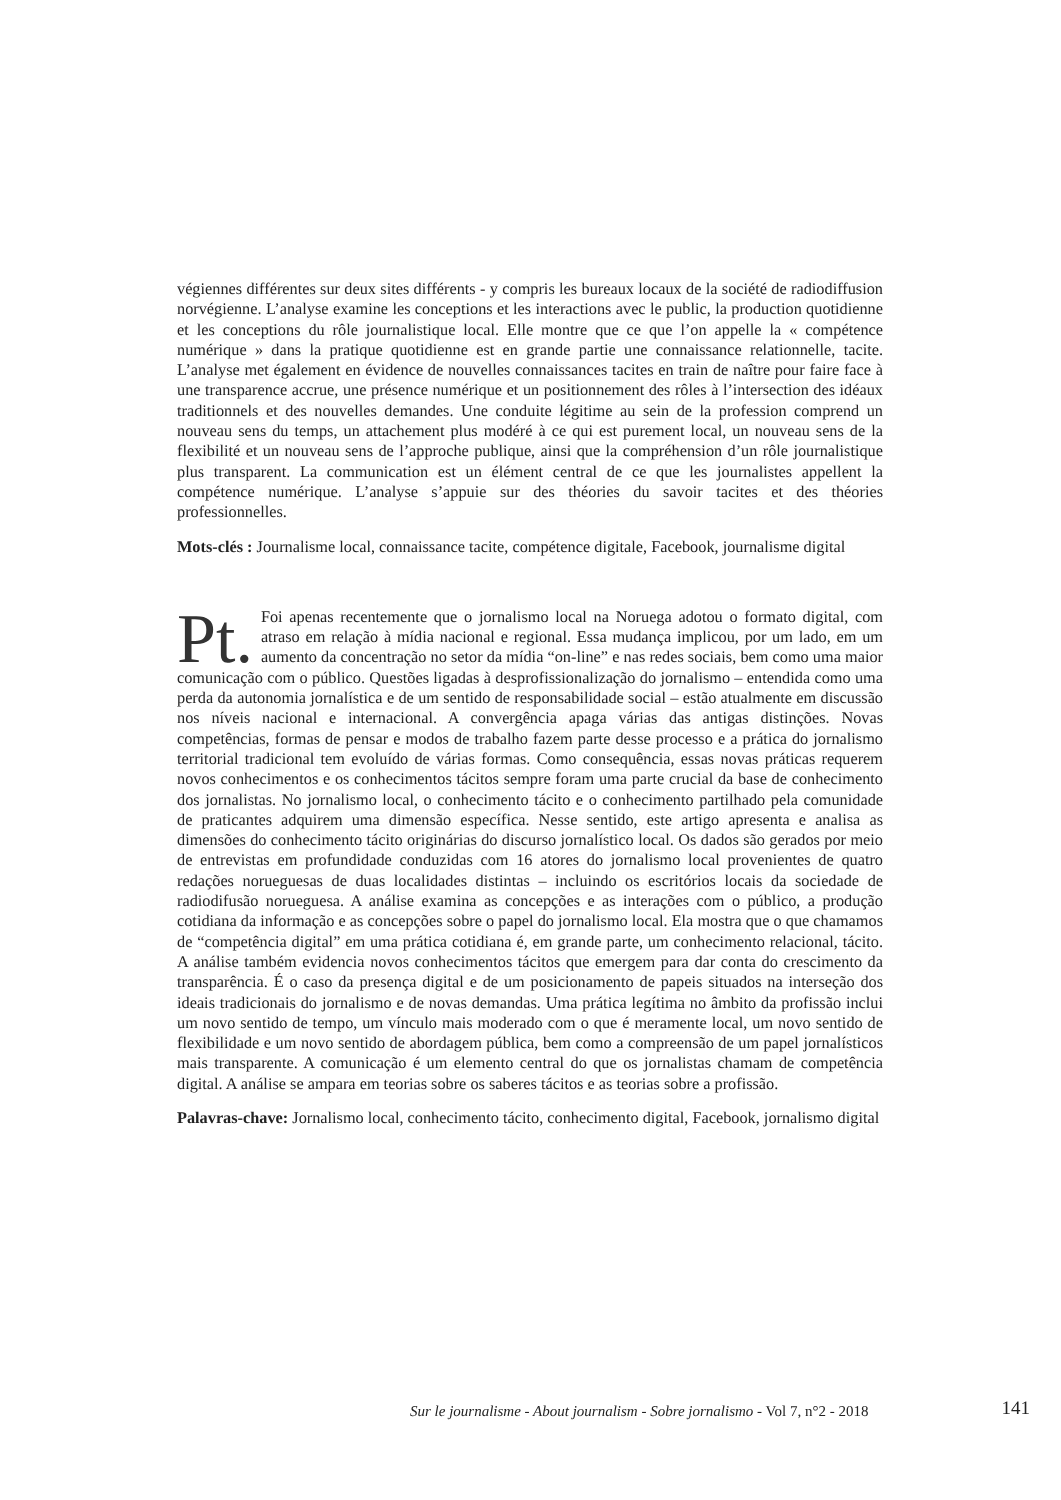végiennes différentes sur deux sites différents - y compris les bureaux locaux de la société de radiodiffusion norvégienne. L’analyse examine les conceptions et les interactions avec le public, la production quotidienne et les conceptions du rôle journalistique local. Elle montre que ce que l’on appelle la « compétence numérique » dans la pratique quotidienne est en grande partie une connaissance relationnelle, tacite. L’analyse met également en évidence de nouvelles connaissances tacites en train de naître pour faire face à une transparence accrue, une présence numérique et un positionnement des rôles à l’intersection des idéaux traditionnels et des nouvelles demandes. Une conduite légitime au sein de la profession comprend un nouveau sens du temps, un attachement plus modéré à ce qui est purement local, un nouveau sens de la flexibilité et un nouveau sens de l’approche publique, ainsi que la compréhension d’un rôle journalistique plus transparent. La communication est un élément central de ce que les journalistes appellent la compétence numérique. L’analyse s’appuie sur des théories du savoir tacites et des théories professionnelles.
Mots-clés : Journalisme local, connaissance tacite, compétence digitale, Facebook, journalisme digital
Pt. Foi apenas recentemente que o jornalismo local na Noruega adotou o formato digital, com atraso em relação à mídia nacional e regional. Essa mudança implicou, por um lado, em um aumento da concentração no setor da mídia “on-line” e nas redes sociais, bem como uma maior comunicação com o público. Questões ligadas à desprofissionalização do jornalismo – entendida como uma perda da autonomia jornalística e de um sentido de responsabilidade social – estão atualmente em discussão nos níveis nacional e internacional. A convergência apaga várias das antigas distinções. Novas competências, formas de pensar e modos de trabalho fazem parte desse processo e a prática do jornalismo territorial tradicional tem evoluído de várias formas. Como consequência, essas novas práticas requerem novos conhecimentos e os conhecimentos tácitos sempre foram uma parte crucial da base de conhecimento dos jornalistas. No jornalismo local, o conhecimento tácito e o conhecimento partilhado pela comunidade de praticantes adquirem uma dimensão específica. Nesse sentido, este artigo apresenta e analisa as dimensões do conhecimento tácito originárias do discurso jornalístico local. Os dados são gerados por meio de entrevistas em profundidade conduzidas com 16 atores do jornalismo local provenientes de quatro redações norueguesas de duas localidades distintas – incluindo os escritórios locais da sociedade de radiodifusão norueguesa. A análise examina as concepções e as interações com o público, a produção cotidiana da informação e as concepções sobre o papel do jornalismo local. Ela mostra que o que chamamos de “competência digital” em uma prática cotidiana é, em grande parte, um conhecimento relacional, tácito. A análise também evidencia novos conhecimentos tácitos que emergem para dar conta do crescimento da transparência. É o caso da presença digital e de um posicionamento de papeis situados na interseção dos ideais tradicionais do jornalismo e de novas demandas. Uma prática legítima no âmbito da profissão inclui um novo sentido de tempo, um vínculo mais moderado com o que é meramente local, um novo sentido de flexibilidade e um novo sentido de abordagem pública, bem como a compreensão de um papel jornalísticos mais transparente. A comunicação é um elemento central do que os jornalistas chamam de competência digital. A análise se ampara em teorias sobre os saberes tácitos e as teorias sobre a profissão.
Palavras-chave: Jornalismo local, conhecimento tácito, conhecimento digital, Facebook, jornalismo digital
Sur le journalisme - About journalism - Sobre jornalismo - Vol 7, n°2 - 2018 141